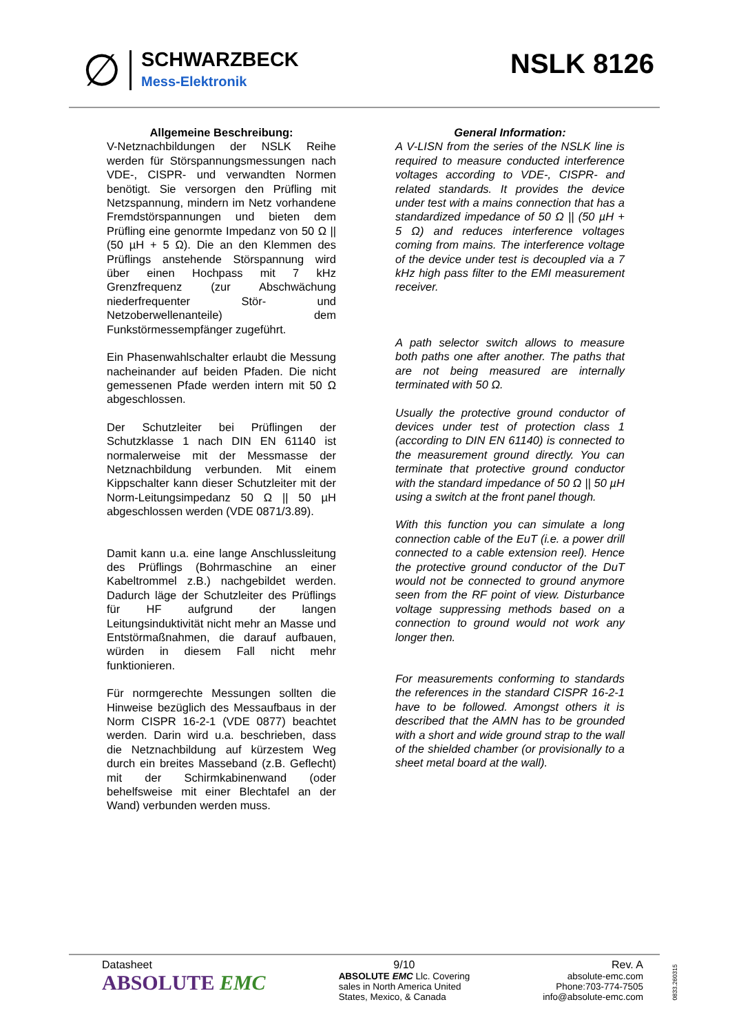∅
SCHWARZBECK
Mess-Elektronik
NSLK 8126
Allgemeine Beschreibung:
V-Netznachbildungen der NSLK Reihe werden für Störspannungsmessungen nach VDE-, CISPR- und verwandten Normen benötigt. Sie versorgen den Prüfling mit Netzspannung, mindern im Netz vorhandene Fremdstörspannungen und bieten dem Prüfling eine genormte Impedanz von 50 Ω || (50 µH + 5 Ω). Die an den Klemmen des Prüflings anstehende Störspannung wird über einen Hochpass mit 7 kHz Grenzfrequenz (zur Abschwächung niederfrequenter Stör- und Netzoberwellenanteile) dem Funkstörmessempfänger zugeführt.
Ein Phasenwahlschalter erlaubt die Messung nacheinander auf beiden Pfaden. Die nicht gemessenen Pfade werden intern mit 50 Ω abgeschlossen.
Der Schutzleiter bei Prüflingen der Schutzklasse 1 nach DIN EN 61140 ist normalerweise mit der Messmasse der Netznachbildung verbunden. Mit einem Kippschalter kann dieser Schutzleiter mit der Norm-Leitungsimpedanz 50 Ω || 50 µH abgeschlossen werden (VDE 0871/3.89).
Damit kann u.a. eine lange Anschlussleitung des Prüflings (Bohrmaschine an einer Kabeltrommel z.B.) nachgebildet werden. Dadurch läge der Schutzleiter des Prüflings für HF aufgrund der langen Leitungsinduktivität nicht mehr an Masse und Entstörmaßnahmen, die darauf aufbauen, würden in diesem Fall nicht mehr funktionieren.
Für normgerechte Messungen sollten die Hinweise bezüglich des Messaufbaus in der Norm CISPR 16-2-1 (VDE 0877) beachtet werden. Darin wird u.a. beschrieben, dass die Netznachbildung auf kürzestem Weg durch ein breites Masseband (z.B. Geflecht) mit der Schirmkabinenwand (oder behelfsweise mit einer Blechtafel an der Wand) verbunden werden muss.
General Information:
A V-LISN from the series of the NSLK line is required to measure conducted interference voltages according to VDE-, CISPR- and related standards. It provides the device under test with a mains connection that has a standardized impedance of 50 Ω || (50 µH + 5 Ω) and reduces interference voltages coming from mains. The interference voltage of the device under test is decoupled via a 7 kHz high pass filter to the EMI measurement receiver.
A path selector switch allows to measure both paths one after another. The paths that are not being measured are internally terminated with 50 Ω.
Usually the protective ground conductor of devices under test of protection class 1 (according to DIN EN 61140) is connected to the measurement ground directly. You can terminate that protective ground conductor with the standard impedance of 50 Ω || 50 µH using a switch at the front panel though.
With this function you can simulate a long connection cable of the EuT (i.e. a power drill connected to a cable extension reel). Hence the protective ground conductor of the DuT would not be connected to ground anymore seen from the RF point of view. Disturbance voltage suppressing methods based on a connection to ground would not work any longer then.
For measurements conforming to standards the references in the standard CISPR 16-2-1 have to be followed. Amongst others it is described that the AMN has to be grounded with a short and wide ground strap to the wall of the shielded chamber (or provisionally to a sheet metal board at the wall).
Datasheet
ABSOLUTE EMC
9/10
ABSOLUTE EMC Llc. Covering
sales in North America United
States, Mexico, & Canada
Rev. A
absolute-emc.com
Phone:703-774-7505
info@absolute-emc.com
0833.260315